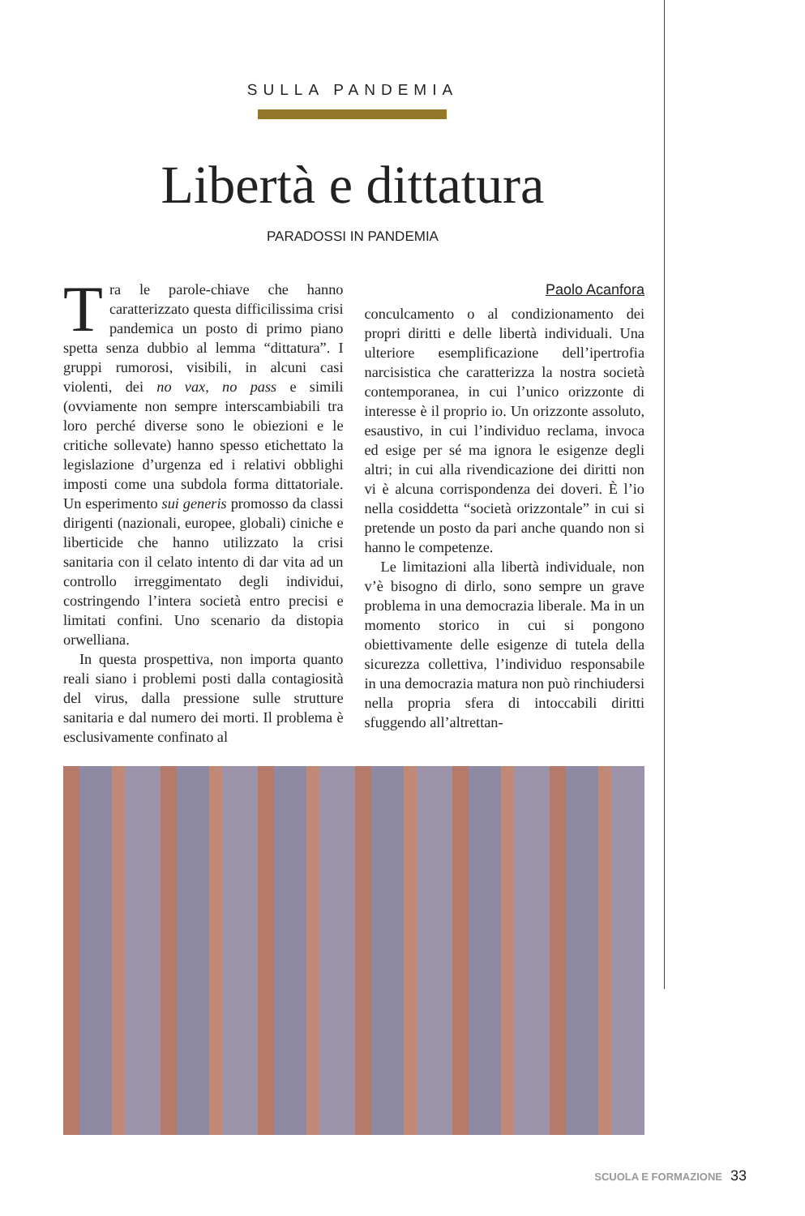SULLA PANDEMIA
Libertà e dittatura
PARADOSSI IN PANDEMIA
Tra le parole-chiave che hanno caratterizzato questa difficilissima crisi pandemica un posto di primo piano spetta senza dubbio al lemma “dittatura”. I gruppi rumorosi, visibili, in alcuni casi violenti, dei no vax, no pass e simili (ovviamente non sempre interscambiabili tra loro perché diverse sono le obiezioni e le critiche sollevate) hanno spesso etichettato la legislazione d’urgenza ed i relativi obblighi imposti come una subdola forma dittatoriale. Un esperimento sui generis promosso da classi dirigenti (nazionali, europee, globali) ciniche e liberticide che hanno utilizzato la crisi sanitaria con il celato intento di dar vita ad un controllo irreggimentato degli individui, costringendo l’intera società entro precisi e limitati confini. Uno scenario da distopia orwelliana.
In questa prospettiva, non importa quanto reali siano i problemi posti dalla contagiosità del virus, dalla pressione sulle strutture sanitaria e dal numero dei morti. Il problema è esclusivamente confinato al
Paolo Acanfora
conculcamento o al condizionamento dei propri diritti e delle libertà individuali. Una ulteriore esemplificazione dell’ipertrofia narcisistica che caratterizza la nostra società contemporanea, in cui l’unico orizzonte di interesse è il proprio io. Un orizzonte assoluto, esaustivo, in cui l’individuo reclama, invoca ed esige per sé ma ignora le esigenze degli altri; in cui alla rivendicazione dei diritti non vi è alcuna corrispondenza dei doveri. È l’io nella cosiddetta “società orizzontale” in cui si pretende un posto da pari anche quando non si hanno le competenze.
Le limitazioni alla libertà individuale, non v’è bisogno di dirlo, sono sempre un grave problema in una democrazia liberale. Ma in un momento storico in cui si pongono obiettivamente delle esigenze di tutela della sicurezza collettiva, l’individuo responsabile in una democrazia matura non può rinchiudersi nella propria sfera di intoccabili diritti sfuggendo all’altrettan-
SCUOLA E FORMAZIONE 33